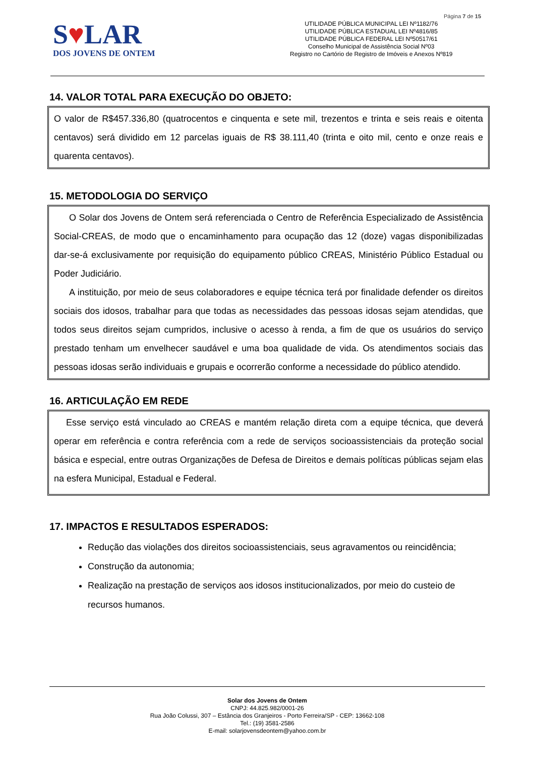Página 7 de 15
S♥LAR
DOS JOVENS DE ONTEM
UTILIDADE PÚBLICA MUNICIPAL LEI Nº1182/76
UTILIDADE PÚBLICA ESTADUAL LEI Nº4816/85
UTILIDADE PÚBLICA FEDERAL LEI Nº50517/61
Conselho Municipal de Assistência Social Nº03
Registro no Cartório de Registro de Imóveis e Anexos Nº819
14. VALOR TOTAL PARA EXECUÇÃO DO OBJETO:
O valor de R$457.336,80 (quatrocentos e cinquenta e sete mil, trezentos e trinta e seis reais e oitenta centavos) será dividido em 12 parcelas iguais de R$ 38.111,40 (trinta e oito mil, cento e onze reais e quarenta centavos).
15. METODOLOGIA DO SERVIÇO
O Solar dos Jovens de Ontem será referenciada o Centro de Referência Especializado de Assistência Social-CREAS, de modo que o encaminhamento para ocupação das 12 (doze) vagas disponibilizadas dar-se-á exclusivamente por requisição do equipamento público CREAS, Ministério Público Estadual ou Poder Judiciário.
A instituição, por meio de seus colaboradores e equipe técnica terá por finalidade defender os direitos sociais dos idosos, trabalhar para que todas as necessidades das pessoas idosas sejam atendidas, que todos seus direitos sejam cumpridos, inclusive o acesso à renda, a fim de que os usuários do serviço prestado tenham um envelhecer saudável e uma boa qualidade de vida. Os atendimentos sociais das pessoas idosas serão individuais e grupais e ocorrerão conforme a necessidade do público atendido.
16. ARTICULAÇÃO EM REDE
Esse serviço está vinculado ao CREAS e mantém relação direta com a equipe técnica, que deverá operar em referência e contra referência com a rede de serviços socioassistenciais da proteção social básica e especial, entre outras Organizações de Defesa de Direitos e demais políticas públicas sejam elas na esfera Municipal, Estadual e Federal.
17. IMPACTOS E RESULTADOS ESPERADOS:
Redução das violações dos direitos socioassistenciais, seus agravamentos ou reincidência;
Construção da autonomia;
Realização na prestação de serviços aos idosos institucionalizados, por meio do custeio de recursos humanos.
Solar dos Jovens de Ontem
CNPJ: 44.825.982/0001-26
Rua João Colussi, 307 – Estância dos Granjeiros - Porto Ferreira/SP - CEP: 13662-108
Tel.: (19) 3581-2586
E-mail: solarjovensdeontem@yahoo.com.br